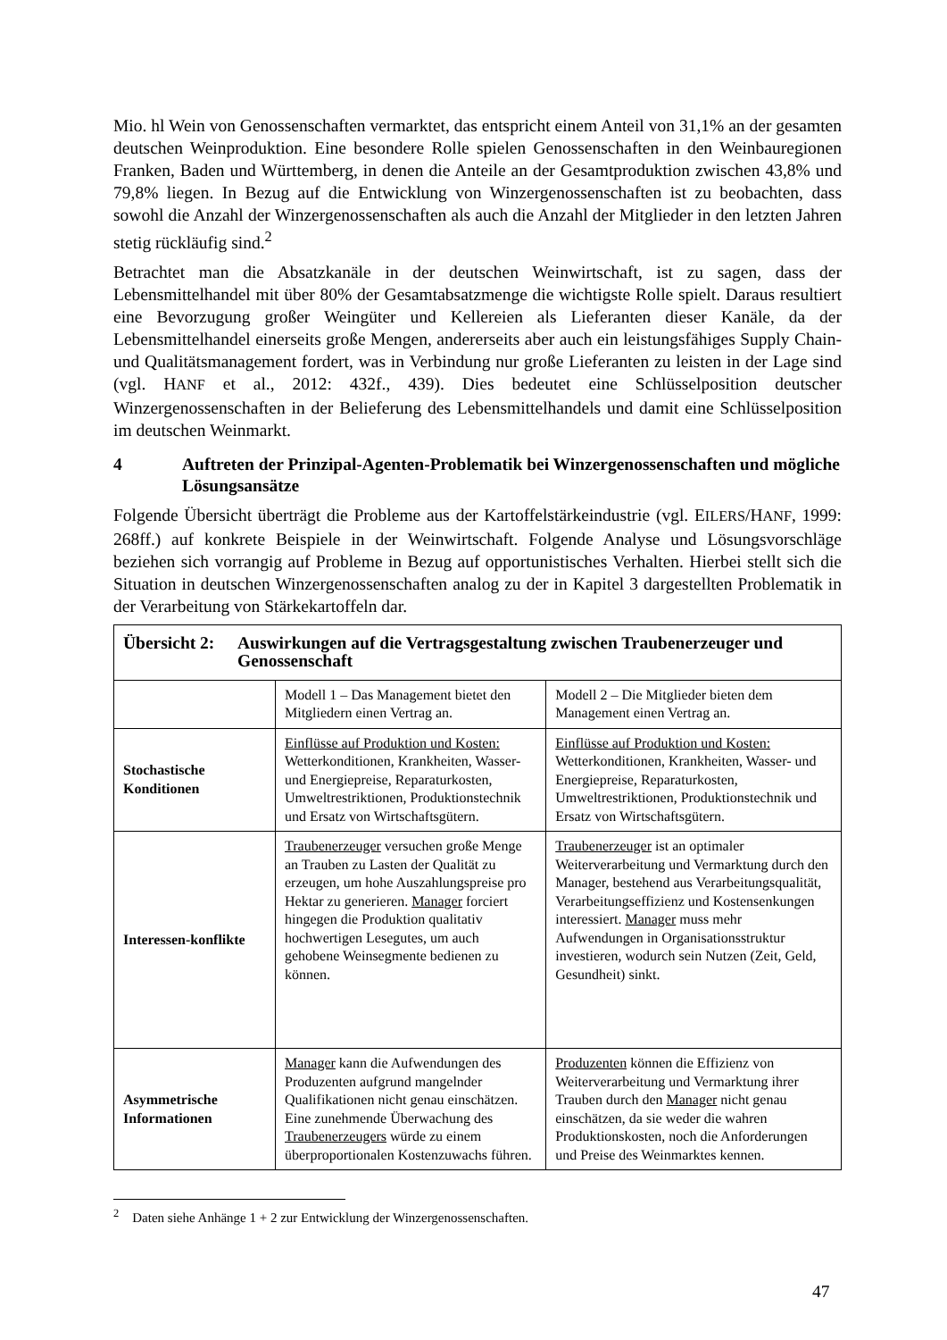Mio. hl Wein von Genossenschaften vermarktet, das entspricht einem Anteil von 31,1% an der gesamten deutschen Weinproduktion. Eine besondere Rolle spielen Genossenschaften in den Weinbauregionen Franken, Baden und Württemberg, in denen die Anteile an der Gesamtproduktion zwischen 43,8% und 79,8% liegen. In Bezug auf die Entwicklung von Winzergenossenschaften ist zu beobachten, dass sowohl die Anzahl der Winzergenossenschaften als auch die Anzahl der Mitglieder in den letzten Jahren stetig rückläufig sind.<sup>2</sup>
Betrachtet man die Absatzkanäle in der deutschen Weinwirtschaft, ist zu sagen, dass der Lebensmittelhandel mit über 80% der Gesamtabsatzmenge die wichtigste Rolle spielt. Daraus resultiert eine Bevorzugung großer Weingüter und Kellereien als Lieferanten dieser Kanäle, da der Lebensmittelhandel einerseits große Mengen, andererseits aber auch ein leistungsfähiges Supply Chain- und Qualitätsmanagement fordert, was in Verbindung nur große Lieferanten zu leisten in der Lage sind (vgl. HANF et al., 2012: 432f., 439). Dies bedeutet eine Schlüsselposition deutscher Winzergenossenschaften in der Belieferung des Lebensmittelhandels und damit eine Schlüsselposition im deutschen Weinmarkt.
4 Auftreten der Prinzipal-Agenten-Problematik bei Winzergenossenschaften und mögliche Lösungsansätze
Folgende Übersicht überträgt die Probleme aus der Kartoffelstärkeindustrie (vgl. EILERS/HANF, 1999: 268ff.) auf konkrete Beispiele in der Weinwirtschaft. Folgende Analyse und Lösungsvorschläge beziehen sich vorrangig auf Probleme in Bezug auf opportunistisches Verhalten. Hierbei stellt sich die Situation in deutschen Winzergenossenschaften analog zu der in Kapitel 3 dargestellten Problematik in der Verarbeitung von Stärkekartoffeln dar.
| Übersicht 2: Auswirkungen auf die Vertragsgestaltung zwischen Traubenerzeuger und Genossenschaft | | |
| | Modell 1 – Das Management bietet den Mitgliedern einen Vertrag an. | Modell 2 – Die Mitglieder bieten dem Management einen Vertrag an. |
| Stochastische Konditionen | Einflüsse auf Produktion und Kosten: Wetterkonditionen, Krankheiten, Wasser- und Energiepreise, Reparaturkosten, Umweltrestriktionen, Produktionstechnik und Ersatz von Wirtschaftsgütern. | Einflüsse auf Produktion und Kosten: Wetterkonditionen, Krankheiten, Wasser- und Energiepreise, Reparaturkosten, Umweltrestriktionen, Produktionstechnik und Ersatz von Wirtschaftsgütern. |
| Interessen-konflikte | Traubenerzeuger versuchen große Menge an Trauben zu Lasten der Qualität zu erzeugen, um hohe Auszahlungspreise pro Hektar zu generieren. Manager forciert hingegen die Produktion qualitativ hochwertigen Lesegutes, um auch gehobene Weinsegmente bedienen zu können. | Traubenerzeuger ist an optimaler Weiterverarbeitung und Vermarktung durch den Manager, bestehend aus Verarbeitungsqualität, Verarbeitungseffizienz und Kostensenkungen interessiert. Manager muss mehr Aufwendungen in Organisationsstruktur investieren, wodurch sein Nutzen (Zeit, Geld, Gesundheit) sinkt. |
| Asymmetrische Informationen | Manager kann die Aufwendungen des Produzenten aufgrund mangelnder Qualifikationen nicht genau einschätzen. Eine zunehmende Überwachung des Traubenerzeugers würde zu einem überproportionalen Kostenzuwachs führen. | Produzenten können die Effizienz von Weiterverarbeitung und Vermarktung ihrer Trauben durch den Manager nicht genau einschätzen, da sie weder die wahren Produktionskosten, noch die Anforderungen und Preise des Weinmarktes kennen. |
<sup>2</sup> Daten siehe Anhänge 1 + 2 zur Entwicklung der Winzergenossenschaften.
47